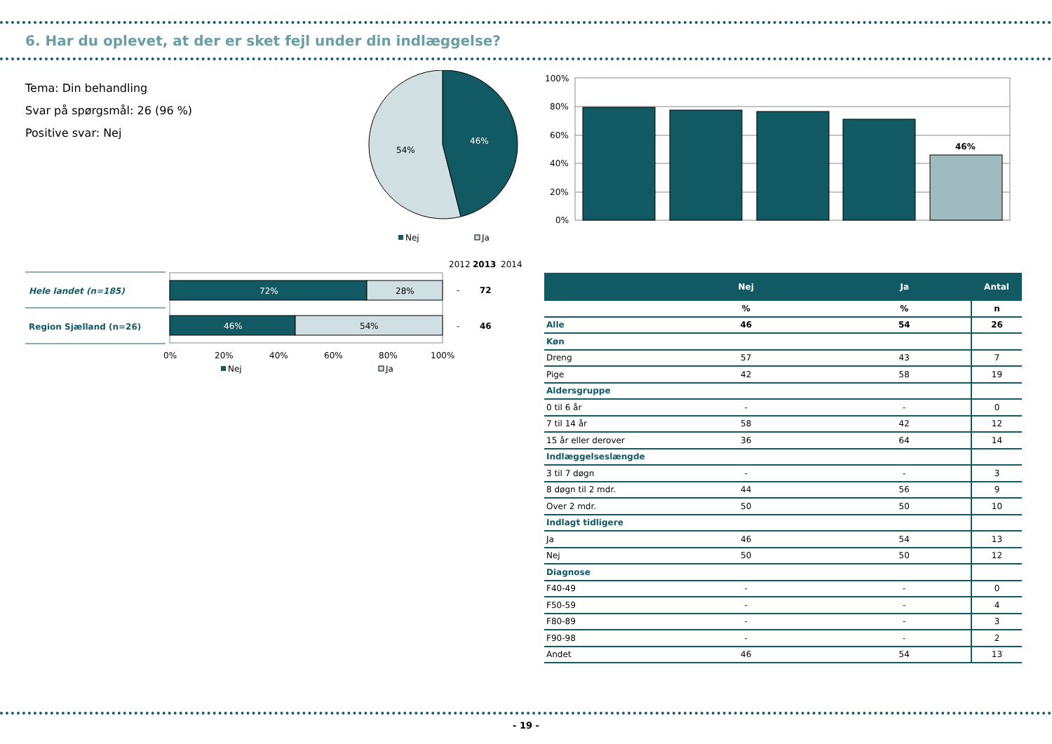6. Har du oplevet, at der er sket fejl under din indlæggelse?
Tema: Din behandling
Svar på spørgsmål: 26 (96 %)
Positive svar: Nej
46%
54%
Nej
Ja
100%
80%
60%
40%
20%
0%
46%
2012
2013
2014
Hele landet (n=185)
Region Sjælland (n=26)
72%
28%
46%
54%
-
72
-
46
0%
20%
40%
60%
80%
100%
Nej
Ja
| | Nej | Ja | Antal |
| --- | --- | --- | --- |
| | % | % | n |
| Alle | 46 | 54 | 26 |
| Køn | | | |
| Dreng | 57 | 43 | 7 |
| Pige | 42 | 58 | 19 |
| Aldersgruppe | | | |
| 0 til 6 år | - | - | 0 |
| 7 til 14 år | 58 | 42 | 12 |
| 15 år eller derover | 36 | 64 | 14 |
| Indlæggelseslængde | | | |
| 3 til 7 døgn | - | - | 3 |
| 8 døgn til 2 mdr. | 44 | 56 | 9 |
| Over 2 mdr. | 50 | 50 | 10 |
| Indlagt tidligere | | | |
| Ja | 46 | 54 | 13 |
| Nej | 50 | 50 | 12 |
| Diagnose | | | |
| F40-49 | - | - | 0 |
| F50-59 | - | - | 4 |
| F80-89 | - | - | 3 |
| F90-98 | - | - | 2 |
| Andet | 46 | 54 | 13 |
- 19 -